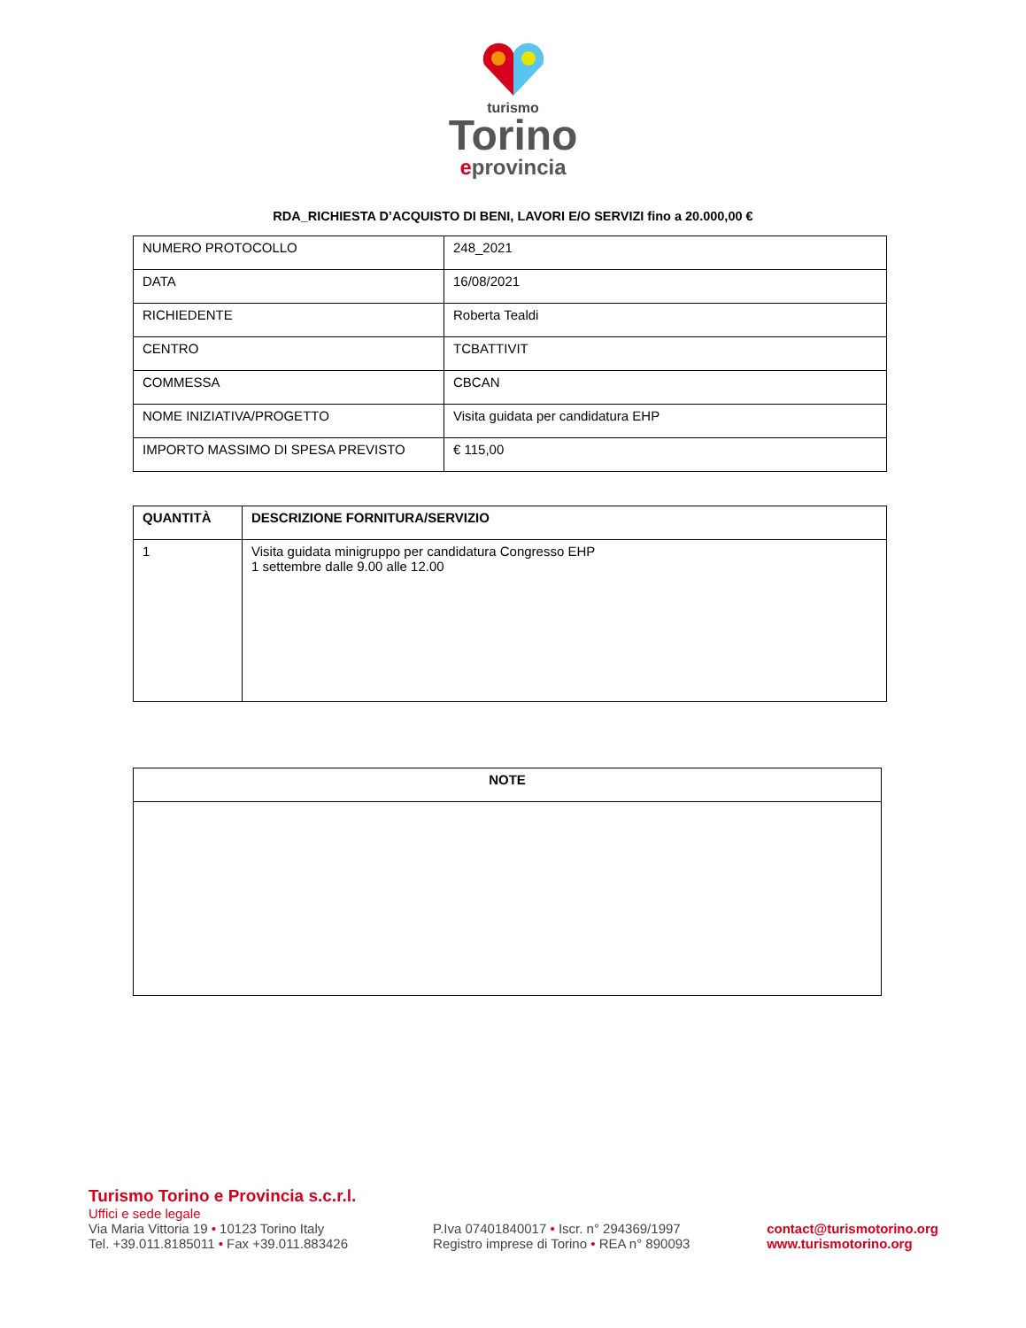turismo
Torino
eprovincia
RDA_RICHIESTA D’ACQUISTO DI BENI, LAVORI E/O SERVIZI fino a 20.000,00 €
| NUMERO PROTOCOLLO | 248_2021 |
| DATA | 16/08/2021 |
| RICHIEDENTE | Roberta Tealdi |
| CENTRO | TCBATTIVIT |
| COMMESSA | CBCAN |
| NOME INIZIATIVA/PROGETTO | Visita guidata per candidatura EHP |
| IMPORTO MASSIMO DI SPESA PREVISTO | € 115,00 |
| QUANTITÀ | DESCRIZIONE FORNITURA/SERVIZIO |
| --- | --- |
| 1 | Visita guidata minigruppo per candidatura Congresso EHP 1 settembre dalle 9.00 alle 12.00 |
| NOTE |
| --- |
Turismo Torino e Provincia s.c.r.l.
Uffici e sede legale
Via Maria Vittoria 19 • 10123 Torino Italy
Tel. +39.011.8185011 • Fax +39.011.883426
P.Iva 07401840017 • Iscr. n° 294369/1997
Registro imprese di Torino • REA n° 890093
contact@turismotorino.org
www.turismotorino.org